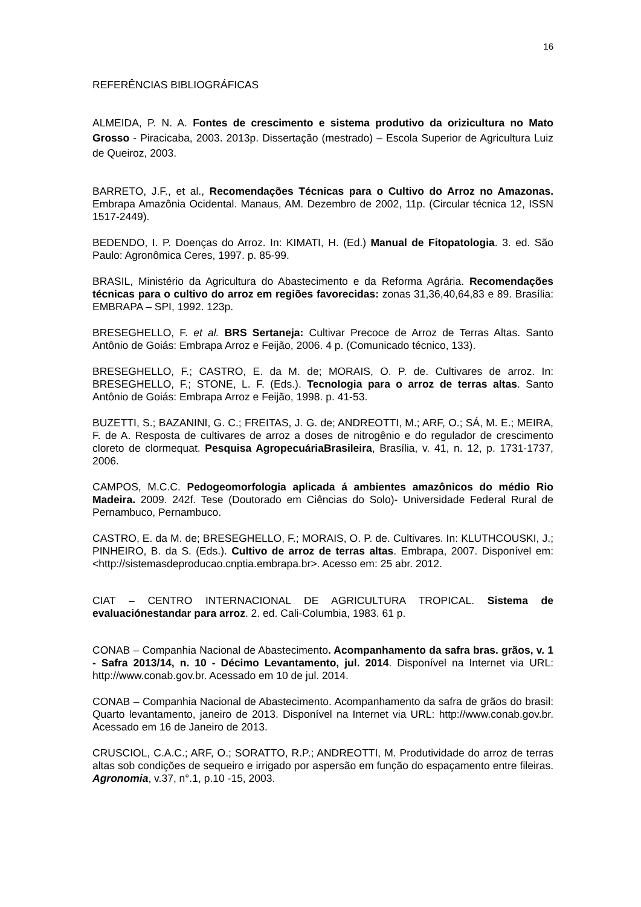16
REFERÊNCIAS BIBLIOGRÁFICAS
ALMEIDA, P. N. A. Fontes de crescimento e sistema produtivo da orizicultura no Mato Grosso - Piracicaba, 2003. 2013p. Dissertação (mestrado) – Escola Superior de Agricultura Luiz de Queiroz, 2003.
BARRETO, J.F., et al., Recomendações Técnicas para o Cultivo do Arroz no Amazonas. Embrapa Amazônia Ocidental. Manaus, AM. Dezembro de 2002, 11p. (Circular técnica 12, ISSN 1517-2449).
BEDENDO, I. P. Doenças do Arroz. In: KIMATI, H. (Ed.) Manual de Fitopatologia. 3. ed. São Paulo: Agronômica Ceres, 1997. p. 85-99.
BRASIL, Ministério da Agricultura do Abastecimento e da Reforma Agrária. Recomendações técnicas para o cultivo do arroz em regiões favorecidas: zonas 31,36,40,64,83 e 89. Brasília: EMBRAPA – SPI, 1992. 123p.
BRESEGHELLO, F. et al. BRS Sertaneja: Cultivar Precoce de Arroz de Terras Altas. Santo Antônio de Goiás: Embrapa Arroz e Feijão, 2006. 4 p. (Comunicado técnico, 133).
BRESEGHELLO, F.; CASTRO, E. da M. de; MORAIS, O. P. de. Cultivares de arroz. In: BRESEGHELLO, F.; STONE, L. F. (Eds.). Tecnologia para o arroz de terras altas. Santo Antônio de Goiás: Embrapa Arroz e Feijão, 1998. p. 41-53.
BUZETTI, S.; BAZANINI, G. C.; FREITAS, J. G. de; ANDREOTTI, M.; ARF, O.; SÁ, M. E.; MEIRA, F. de A. Resposta de cultivares de arroz a doses de nitrogênio e do regulador de crescimento cloreto de clormequat. Pesquisa AgropecuáriaBrasileira, Brasília, v. 41, n. 12, p. 1731-1737, 2006.
CAMPOS, M.C.C. Pedogeomorfologia aplicada á ambientes amazônicos do médio Rio Madeira. 2009. 242f. Tese (Doutorado em Ciências do Solo)- Universidade Federal Rural de Pernambuco, Pernambuco.
CASTRO, E. da M. de; BRESEGHELLO, F.; MORAIS, O. P. de. Cultivares. In: KLUTHCOUSKI, J.; PINHEIRO, B. da S. (Eds.). Cultivo de arroz de terras altas. Embrapa, 2007. Disponível em: <http://sistemasdeproducao.cnptia.embrapa.br>. Acesso em: 25 abr. 2012.
CIAT – CENTRO INTERNACIONAL DE AGRICULTURA TROPICAL. Sistema de evaluaciónestandar para arroz. 2. ed. Cali-Columbia, 1983. 61 p.
CONAB – Companhia Nacional de Abastecimento. Acompanhamento da safra bras. grãos, v. 1 - Safra 2013/14, n. 10 - Décimo Levantamento, jul. 2014. Disponível na Internet via URL: http://www.conab.gov.br. Acessado em 10 de jul. 2014.
CONAB – Companhia Nacional de Abastecimento. Acompanhamento da safra de grãos do brasil: Quarto levantamento, janeiro de 2013. Disponível na Internet via URL: http://www.conab.gov.br. Acessado em 16 de Janeiro de 2013.
CRUSCIOL, C.A.C.; ARF, O.; SORATTO, R.P.; ANDREOTTI, M. Produtividade do arroz de terras altas sob condições de sequeiro e irrigado por aspersão em função do espaçamento entre fileiras. Agronomia, v.37, n°.1, p.10 -15, 2003.